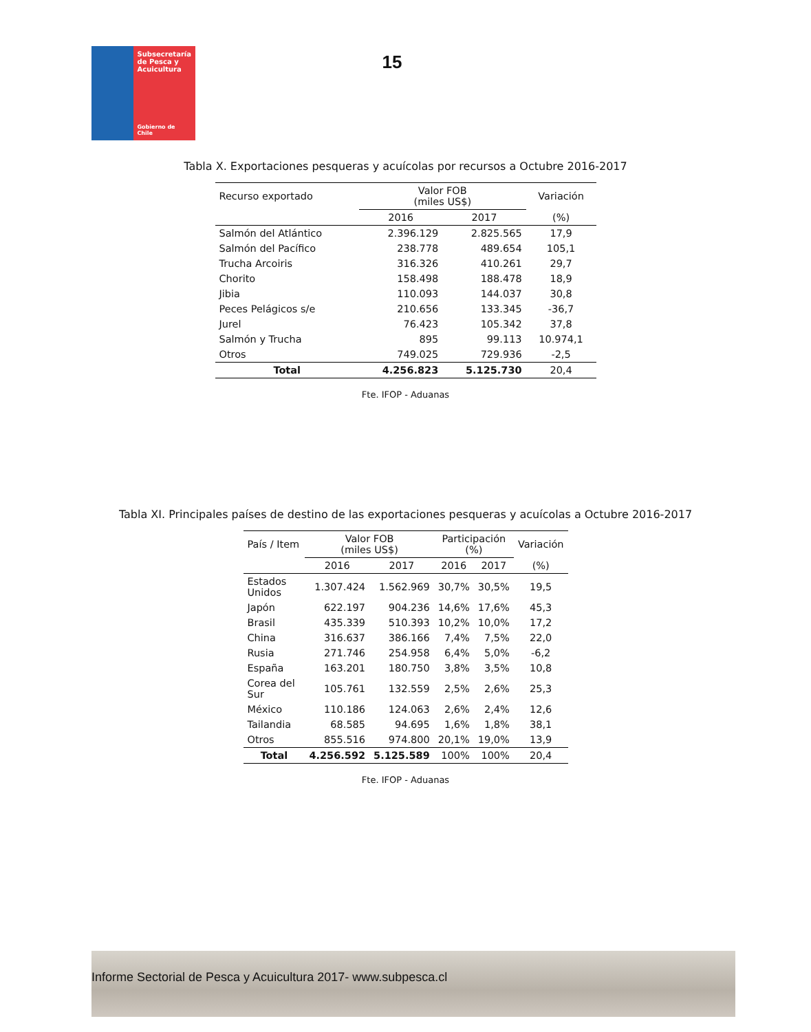Subsecretaría
de Pesca y
Acuicultura
Gobierno de Chile
15
Tabla X. Exportaciones pesqueras y acuícolas por recursos a Octubre 2016-2017
| Recurso exportado | Valor FOB (miles US$) | | Variación |
| | 2016 | 2017 | (%) |
| Salmón del Atlántico | 2.396.129 | 2.825.565 | 17,9 |
| Salmón del Pacífico | 238.778 | 489.654 | 105,1 |
| Trucha Arcoiris | 316.326 | 410.261 | 29,7 |
| Chorito | 158.498 | 188.478 | 18,9 |
| Jibia | 110.093 | 144.037 | 30,8 |
| Peces Pelágicos s/e | 210.656 | 133.345 | -36,7 |
| Jurel | 76.423 | 105.342 | 37,8 |
| Salmón y Trucha | 895 | 99.113 | 10.974,1 |
| Otros | 749.025 | 729.936 | -2,5 |
| Total | 4.256.823 | 5.125.730 | 20,4 |
Fte. IFOP - Aduanas
Tabla XI. Principales países de destino de las exportaciones pesqueras y acuícolas a Octubre 2016-2017
| País / Item | Valor FOB (miles US$) | | Participación (%) | | Variación |
| | 2016 | 2017 | 2016 | 2017 | (%) |
| Estados Unidos | 1.307.424 | 1.562.969 | 30,7% | 30,5% | 19,5 |
| Japón | 622.197 | 904.236 | 14,6% | 17,6% | 45,3 |
| Brasil | 435.339 | 510.393 | 10,2% | 10,0% | 17,2 |
| China | 316.637 | 386.166 | 7,4% | 7,5% | 22,0 |
| Rusia | 271.746 | 254.958 | 6,4% | 5,0% | -6,2 |
| España | 163.201 | 180.750 | 3,8% | 3,5% | 10,8 |
| Corea del Sur | 105.761 | 132.559 | 2,5% | 2,6% | 25,3 |
| México | 110.186 | 124.063 | 2,6% | 2,4% | 12,6 |
| Tailandia | 68.585 | 94.695 | 1,6% | 1,8% | 38,1 |
| Otros | 855.516 | 974.800 | 20,1% | 19,0% | 13,9 |
| Total | 4.256.592 | 5.125.589 | 100% | 100% | 20,4 |
Fte. IFOP - Aduanas
Informe Sectorial de Pesca y Acuicultura 2017- www.subpesca.cl